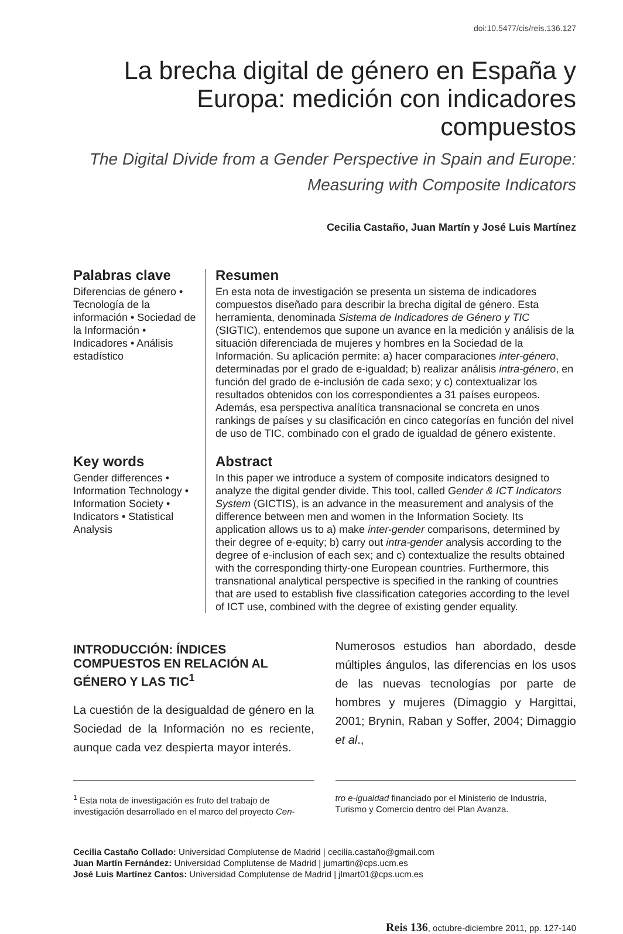doi:10.5477/cis/reis.136.127
La brecha digital de género en España y Europa: medición con indicadores compuestos
The Digital Divide from a Gender Perspective in Spain and Europe: Measuring with Composite Indicators
Cecilia Castaño, Juan Martín y José Luis Martínez
Palabras clave
Diferencias de género • Tecnología de la información • Sociedad de la Información • Indicadores • Análisis estadístico
Key words
Gender differences • Information Technology • Information Society • Indicators • Statistical Analysis
Resumen
En esta nota de investigación se presenta un sistema de indicadores compuestos diseñado para describir la brecha digital de género. Esta herramienta, denominada Sistema de Indicadores de Género y TIC (SIGTIC), entendemos que supone un avance en la medición y análisis de la situación diferenciada de mujeres y hombres en la Sociedad de la Información. Su aplicación permite: a) hacer comparaciones inter-género, determinadas por el grado de e-igualdad; b) realizar análisis intra-género, en función del grado de e-inclusión de cada sexo; y c) contextualizar los resultados obtenidos con los correspondientes a 31 países europeos. Además, esa perspectiva analítica transnacional se concreta en unos rankings de países y su clasificación en cinco categorías en función del nivel de uso de TIC, combinado con el grado de igualdad de género existente.
Abstract
In this paper we introduce a system of composite indicators designed to analyze the digital gender divide. This tool, called Gender & ICT Indicators System (GICTIS), is an advance in the measurement and analysis of the difference between men and women in the Information Society. Its application allows us to a) make inter-gender comparisons, determined by their degree of e-equity; b) carry out intra-gender analysis according to the degree of e-inclusion of each sex; and c) contextualize the results obtained with the corresponding thirty-one European countries. Furthermore, this transnational analytical perspective is specified in the ranking of countries that are used to establish five classification categories according to the level of ICT use, combined with the degree of existing gender equality.
INTRODUCCIÓN: ÍNDICES COMPUESTOS EN RELACIÓN AL GÉNERO Y LAS TIC<sup>1</sup>
La cuestión de la desigualdad de género en la Sociedad de la Información no es reciente, aunque cada vez despierta mayor interés.
Numerosos estudios han abordado, desde múltiples ángulos, las diferencias en los usos de las nuevas tecnologías por parte de hombres y mujeres (Dimaggio y Hargittai, 2001; Brynin, Raban y Soffer, 2004; Dimaggio et al.,
<sup>1</sup> Esta nota de investigación es fruto del trabajo de investigación desarrollado en el marco del proyecto Cen-
tro e-igualdad financiado por el Ministerio de Industria, Turismo y Comercio dentro del Plan Avanza.
Cecilia Castaño Collado: Universidad Complutense de Madrid | cecilia.castaño@gmail.com
Juan Martín Fernández: Universidad Complutense de Madrid | jumartin@cps.ucm.es
José Luis Martínez Cantos: Universidad Complutense de Madrid | jlmart01@cps.ucm.es
Reis 136, octubre-diciembre 2011, pp. 127-140